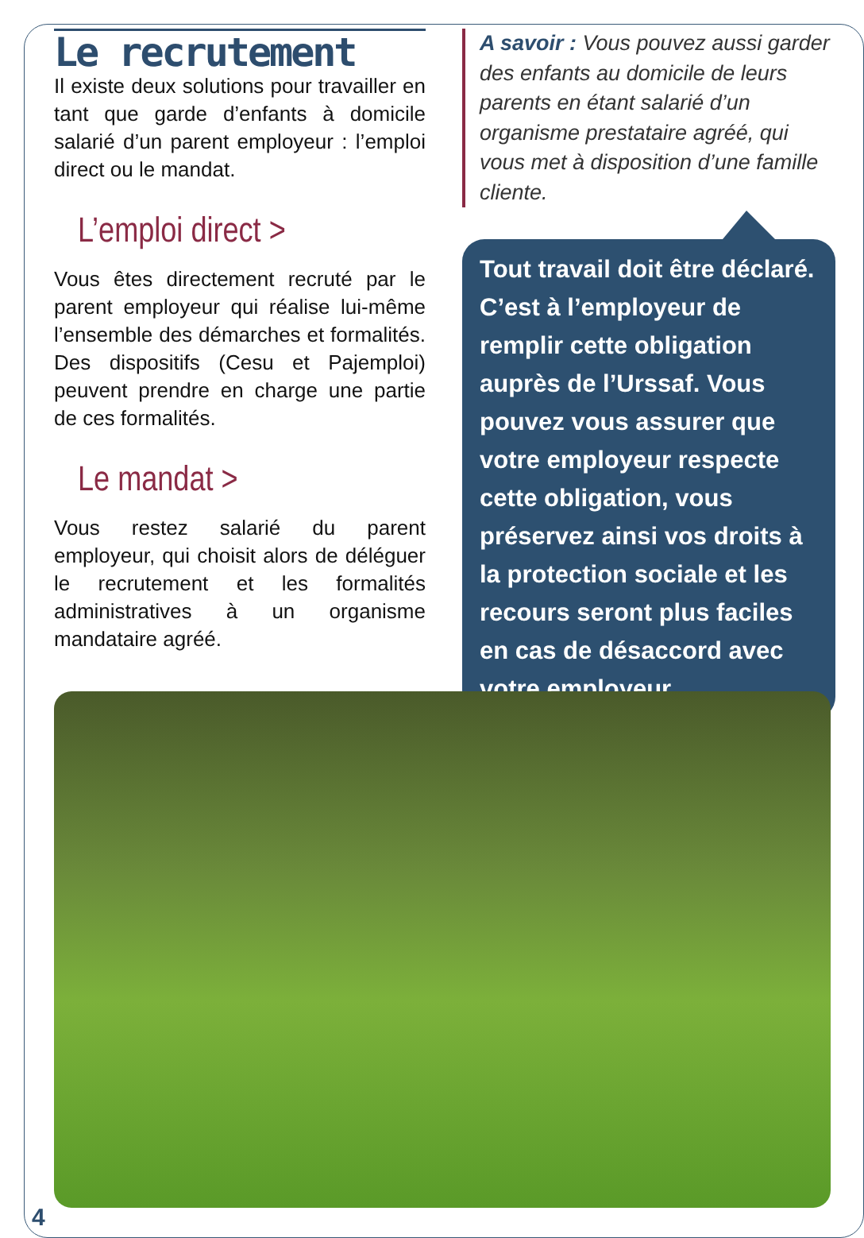Le recrutement
Il existe deux solutions pour travailler en tant que garde d’enfants à domicile salarié d’un parent employeur : l’emploi direct ou le mandat.
L’emploi direct >
Vous êtes directement recruté par le parent employeur qui réalise lui-même l’ensemble des démarches et formalités. Des dispositifs (Cesu et Pajemploi) peuvent prendre en charge une partie de ces formalités.
Le mandat >
Vous restez salarié du parent employeur, qui choisit alors de déléguer le recrutement et les formalités administratives à un organisme mandataire agréé.
A savoir : Vous pouvez aussi garder des enfants au domicile de leurs parents en étant salarié d’un organisme prestataire agréé, qui vous met à disposition d’une famille cliente.
Tout travail doit être déclaré. C’est à l’employeur de remplir cette obligation auprès de l’Urssaf. Vous pouvez vous assurer que votre employeur respecte cette obligation, vous préservez ainsi vos droits à la protection sociale et les recours seront plus faciles en cas de désaccord avec votre employeur.
4